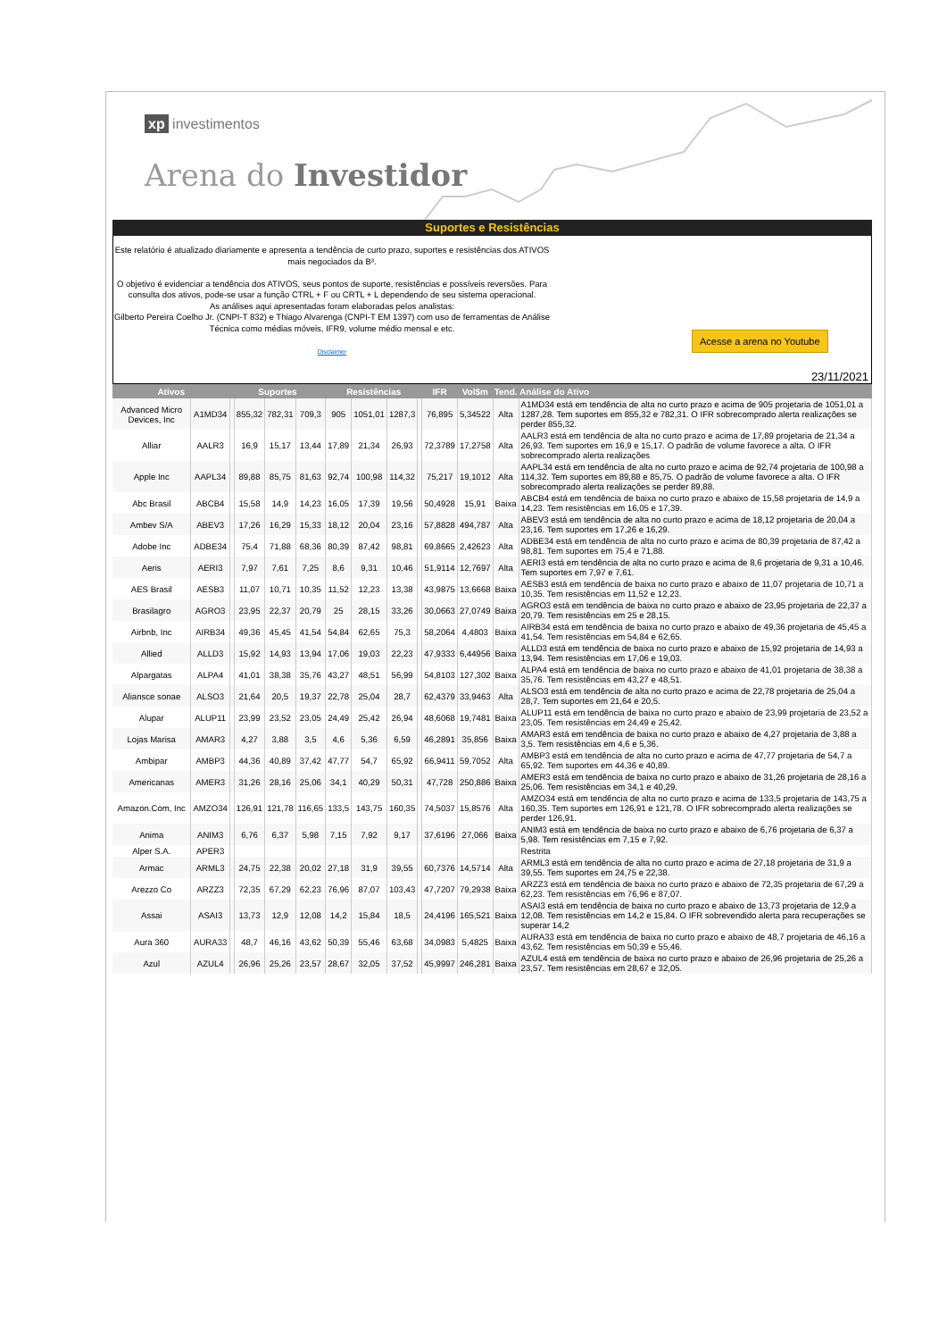xp investimentos
Arena do Investidor
Suportes e Resistências
Este relatório é atualizado diariamente e apresenta a tendência de curto prazo, suportes e resistências dos ATIVOS mais negociados da B³.
O objetivo é evidenciar a tendência dos ATIVOS, seus pontos de suporte, resistências e possíveis reversões. Para consulta dos ativos, pode-se usar a função CTRL + F ou CRTL + L dependendo de seu sistema operacional.
As análises aqui apresentadas foram elaboradas pelos analistas:
Gilberto Pereira Coelho Jr. (CNPI-T 832) e Thiago Alvarenga (CNPI-T EM 1397) com uso de ferramentas de Análise Técnica como médias móveis, IFR9, volume médio mensal e etc.
Disclaimer
Acesse a arena no Youtube
23/11/2021
| Ativos | | Suportes | | | | Resistências | | | | IFR | Vol$m | Tend. | Análise do Ativo |
| --- | --- | --- | --- | --- | --- | --- | --- | --- | --- | --- | --- | --- | --- |
| Advanced Micro Devices, Inc | A1MD34 | | 855,32 | 782,31 | 709,3 | 905 | 1051,01 | 1287,3 | | 76,895 | 5,34522 | Alta | A1MD34 está em tendência de alta no curto prazo e acima de 905 projetaria de 1051,01 a 1287,28. Tem suportes em 855,32 e 782,31. O IFR sobrecomprado alerta realizações se perder 855,32. |
| Alliar | AALR3 | | 16,9 | 15,17 | 13,44 | 17,89 | 21,34 | 26,93 | | 72,3789 | 17,2758 | Alta | AALR3 está em tendência de alta no curto prazo e acima de 17,89 projetaria de 21,34 a 26,93. Tem suportes em 16,9 e 15,17. O padrão de volume favorece a alta. O IFR sobrecomprado alerta realizações |
| Apple Inc | AAPL34 | | 89,88 | 85,75 | 81,63 | 92,74 | 100,98 | 114,32 | | 75,217 | 19,1012 | Alta | AAPL34 está em tendência de alta no curto prazo e acima de 92,74 projetaria de 100,98 a 114,32. Tem suportes em 89,88 e 85,75. O padrão de volume favorece a alta. O IFR sobrecomprado alerta realizações se perder 89,88. |
| Abc Brasil | ABCB4 | | 15,58 | 14,9 | 14,23 | 16,05 | 17,39 | 19,56 | | 50,4928 | 15,91 | Baixa | ABCB4 está em tendência de baixa no curto prazo e abaixo de 15,58 projetaria de 14,9 a 14,23. Tem resistências em 16,05 e 17,39. |
| Ambev S/A | ABEV3 | | 17,26 | 16,29 | 15,33 | 18,12 | 20,04 | 23,16 | | 57,8828 | 494,787 | Alta | ABEV3 está em tendência de alta no curto prazo e acima de 18,12 projetaria de 20,04 a 23,16. Tem suportes em 17,26 e 16,29. |
| Adobe Inc | ADBE34 | | 75,4 | 71,88 | 68,36 | 80,39 | 87,42 | 98,81 | | 69,8665 | 2,42623 | Alta | ADBE34 está em tendência de alta no curto prazo e acima de 80,39 projetaria de 87,42 a 98,81. Tem suportes em 75,4 e 71,88. |
| Aeris | AERI3 | | 7,97 | 7,61 | 7,25 | 8,6 | 9,31 | 10,46 | | 51,9114 | 12,7697 | Alta | AERI3 está em tendência de alta no curto prazo e acima de 8,6 projetaria de 9,31 a 10,46. Tem suportes em 7,97 e 7,61. |
| AES Brasil | AESB3 | | 11,07 | 10,71 | 10,35 | 11,52 | 12,23 | 13,38 | | 43,9875 | 13,6668 | Baixa | AESB3 está em tendência de baixa no curto prazo e abaixo de 11,07 projetaria de 10,71 a 10,35. Tem resistências em 11,52 e 12,23. |
| Brasilagro | AGRO3 | | 23,95 | 22,37 | 20,79 | 25 | 28,15 | 33,26 | | 30,0663 | 27,0749 | Baixa | AGRO3 está em tendência de baixa no curto prazo e abaixo de 23,95 projetaria de 22,37 a 20,79. Tem resistências em 25 e 28,15. |
| Airbnb, Inc | AIRB34 | | 49,36 | 45,45 | 41,54 | 54,84 | 62,65 | 75,3 | | 58,2064 | 4,4803 | Baixa | AIRB34 está em tendência de baixa no curto prazo e abaixo de 49,36 projetaria de 45,45 a 41,54. Tem resistências em 54,84 e 62,65. |
| Allied | ALLD3 | | 15,92 | 14,93 | 13,94 | 17,06 | 19,03 | 22,23 | | 47,9333 | 6,44956 | Baixa | ALLD3 está em tendência de baixa no curto prazo e abaixo de 15,92 projetaria de 14,93 a 13,94. Tem resistências em 17,06 e 19,03. |
| Alpargatas | ALPA4 | | 41,01 | 38,38 | 35,76 | 43,27 | 48,51 | 56,99 | | 54,8103 | 127,302 | Baixa | ALPA4 está em tendência de baixa no curto prazo e abaixo de 41,01 projetaria de 38,38 a 35,76. Tem resistências em 43,27 e 48,51. |
| Aliansce sonae | ALSO3 | | 21,64 | 20,5 | 19,37 | 22,78 | 25,04 | 28,7 | | 62,4379 | 33,9463 | Alta | ALSO3 está em tendência de alta no curto prazo e acima de 22,78 projetaria de 25,04 a 28,7. Tem suportes em 21,64 e 20,5. |
| Alupar | ALUP11 | | 23,99 | 23,52 | 23,05 | 24,49 | 25,42 | 26,94 | | 48,6068 | 19,7481 | Baixa | ALUP11 está em tendência de baixa no curto prazo e abaixo de 23,99 projetaria de 23,52 a 23,05. Tem resistências em 24,49 e 25,42. |
| Lojas Marisa | AMAR3 | | 4,27 | 3,88 | 3,5 | 4,6 | 5,36 | 6,59 | | 46,2891 | 35,856 | Baixa | AMAR3 está em tendência de baixa no curto prazo e abaixo de 4,27 projetaria de 3,88 a 3,5. Tem resistências em 4,6 e 5,36. |
| Ambipar | AMBP3 | | 44,36 | 40,89 | 37,42 | 47,77 | 54,7 | 65,92 | | 66,9411 | 59,7052 | Alta | AMBP3 está em tendência de alta no curto prazo e acima de 47,77 projetaria de 54,7 a 65,92. Tem suportes em 44,36 e 40,89. |
| Americanas | AMER3 | | 31,26 | 28,16 | 25,06 | 34,1 | 40,29 | 50,31 | | 47,728 | 250,886 | Baixa | AMER3 está em tendência de baixa no curto prazo e abaixo de 31,26 projetaria de 28,16 a 25,06. Tem resistências em 34,1 e 40,29. |
| Amazon.Com, Inc | AMZO34 | | 126,91 | 121,78 | 116,65 | 133,5 | 143,75 | 160,35 | | 74,5037 | 15,8576 | Alta | AMZO34 está em tendência de alta no curto prazo e acima de 133,5 projetaria de 143,75 a 160,35. Tem suportes em 126,91 e 121,78. O IFR sobrecomprado alerta realizações se perder 126,91. |
| Anima | ANIM3 | | 6,76 | 6,37 | 5,98 | 7,15 | 7,92 | 9,17 | | 37,6196 | 27,066 | Baixa | ANIM3 está em tendência de baixa no curto prazo e abaixo de 6,76 projetaria de 6,37 a 5,98. Tem resistências em 7,15 e 7,92. |
| Alper S.A. | APER3 | | | | | | | | | | | | Restrita |
| Armac | ARML3 | | 24,75 | 22,38 | 20,02 | 27,18 | 31,9 | 39,55 | | 60,7376 | 14,5714 | Alta | ARML3 está em tendência de alta no curto prazo e acima de 27,18 projetaria de 31,9 a 39,55. Tem suportes em 24,75 e 22,38. |
| Arezzo Co | ARZZ3 | | 72,35 | 67,29 | 62,23 | 76,96 | 87,07 | 103,43 | | 47,7207 | 79,2938 | Baixa | ARZZ3 está em tendência de baixa no curto prazo e abaixo de 72,35 projetaria de 67,29 a 62,23. Tem resistências em 76,96 e 87,07. |
| Assai | ASAI3 | | 13,73 | 12,9 | 12,08 | 14,2 | 15,84 | 18,5 | | 24,4196 | 165,521 | Baixa | ASAI3 está em tendência de baixa no curto prazo e abaixo de 13,73 projetaria de 12,9 a 12,08. Tem resistências em 14,2 e 15,84. O IFR sobrevendido alerta para recuperações se superar 14,2 |
| Aura 360 | AURA33 | | 48,7 | 46,16 | 43,62 | 50,39 | 55,46 | 63,68 | | 34,0983 | 5,4825 | Baixa | AURA33 está em tendência de baixa no curto prazo e abaixo de 48,7 projetaria de 46,16 a 43,62. Tem resistências em 50,39 e 55,46. |
| Azul | AZUL4 | | 26,96 | 25,26 | 23,57 | 28,67 | 32,05 | 37,52 | | 45,9997 | 246,281 | Baixa | AZUL4 está em tendência de baixa no curto prazo e abaixo de 26,96 projetaria de 25,26 a 23,57. Tem resistências em 28,67 e 32,05. |